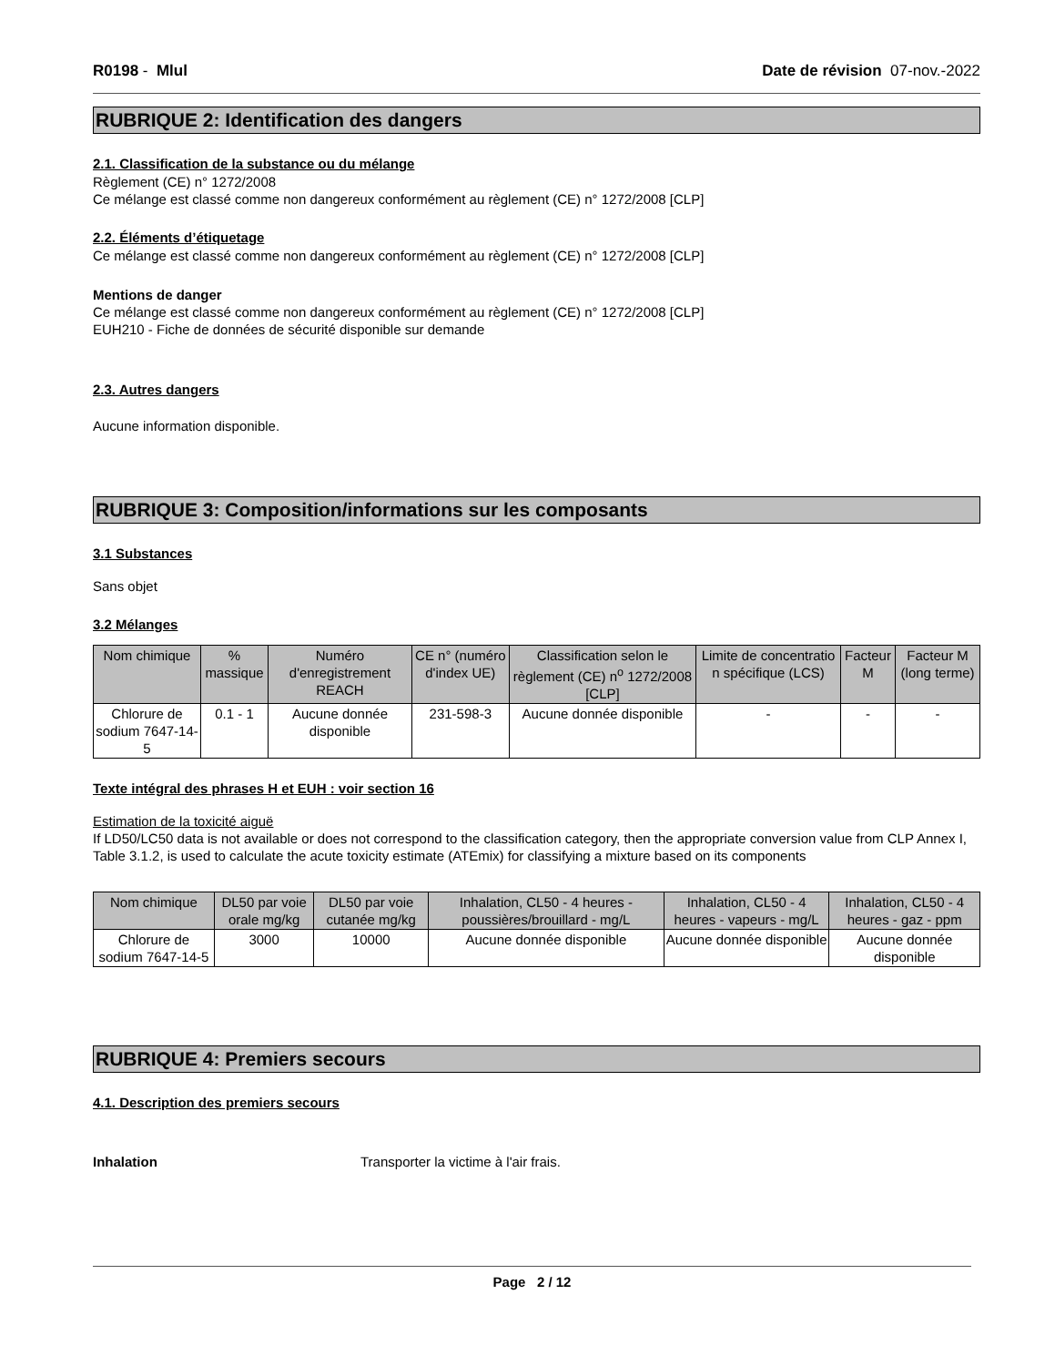R0198 - Mlul Date de révision 07-nov.-2022
RUBRIQUE 2: Identification des dangers
2.1. Classification de la substance ou du mélange
Règlement (CE) n° 1272/2008
Ce mélange est classé comme non dangereux conformément au règlement (CE) n° 1272/2008 [CLP]
2.2. Éléments d’étiquetage
Ce mélange est classé comme non dangereux conformément au règlement (CE) n° 1272/2008 [CLP]
Mentions de danger
Ce mélange est classé comme non dangereux conformément au règlement (CE) n° 1272/2008 [CLP]
EUH210 - Fiche de données de sécurité disponible sur demande
2.3. Autres dangers
Aucune information disponible.
RUBRIQUE 3: Composition/informations sur les composants
3.1 Substances
Sans objet
3.2 Mélanges
| Nom chimique | % massique | Numéro d'enregistrement REACH | CE n° (numéro d'index UE) | Classification selon le règlement (CE) n<sup>o</sup> 1272/2008 [CLP] | Limite de concentratio n spécifique (LCS) | Facteur M | Facteur M (long terme) |
| --- | --- | --- | --- | --- | --- | --- | --- |
| Chlorure de sodium 7647-14-5 | 0.1 - 1 | Aucune donnée disponible | 231-598-3 | Aucune donnée disponible | - | - | - |
Texte intégral des phrases H et EUH : voir section 16
Estimation de la toxicité aiguë
If LD50/LC50 data is not available or does not correspond to the classification category, then the appropriate conversion value from CLP Annex I, Table 3.1.2, is used to calculate the acute toxicity estimate (ATEmix) for classifying a mixture based on its components
| Nom chimique | DL50 par voie orale mg/kg | DL50 par voie cutanée mg/kg | Inhalation, CL50 - 4 heures - poussières/brouillard - mg/L | Inhalation, CL50 - 4 heures - vapeurs - mg/L | Inhalation, CL50 - 4 heures - gaz - ppm |
| --- | --- | --- | --- | --- | --- |
| Chlorure de sodium 7647-14-5 | 3000 | 10000 | Aucune donnée disponible | Aucune donnée disponible | Aucune donnée disponible |
RUBRIQUE 4: Premiers secours
4.1. Description des premiers secours
Inhalation Transporter la victime à l'air frais.
Page 2 / 12